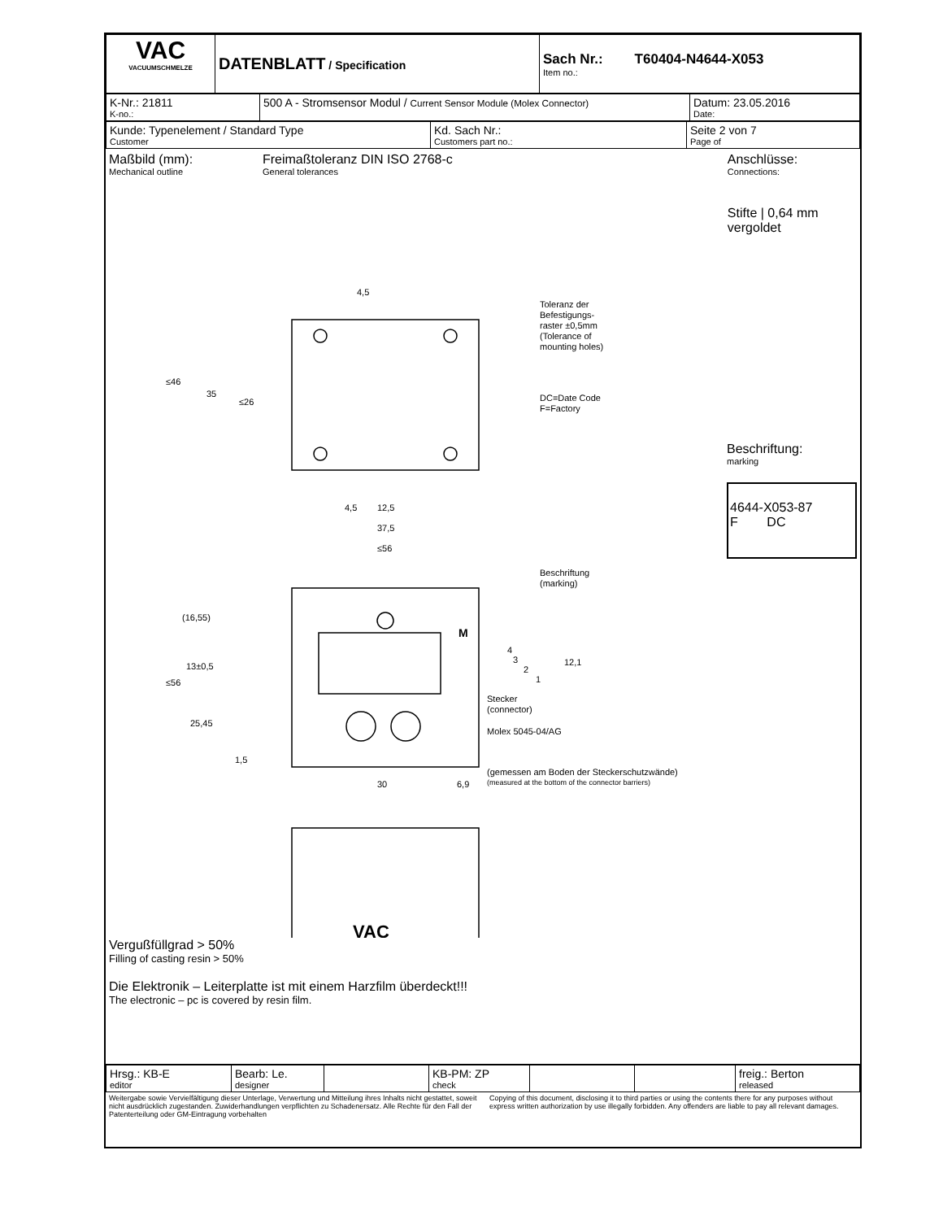| VAC VACUUMSCHMELZE | DATENBLATT / Specification | Sach Nr.: T60404-N4644-X053 Item no.: |
| K-Nr.: 21811 K-no.: | 500 A - Stromsensor Modul / Current Sensor Module (Molex Connector) | Datum: 23.05.2016 Date: |
| Kunde: Typenelement / Standard Type Customer | Kd. Sach Nr.: Customers part no.: | Seite 2 von 7 Page of |
Maßbild (mm):
Mechanical outline
Freimaßtoleranz DIN ISO 2768-c
General tolerances
Anschlüsse:
Connections:
Stifte | 0,64 mm vergoldet
4,5
≤46
35
≤26
4,5
12,5
37,5
≤56
Toleranz der
Befestigungs-
raster ±0,5mm
(Tolerance of
mounting holes)
DC=Date Code
F=Factory
Beschriftung
(marking)
M
(16,55)
13±0,5
≤56
25,45
1,5
4
3
2
1
12,1
Stecker
(connector)
Molex 5045-04/AG
(gemessen am Boden der Steckerschutzwände)
(measured at the bottom of the connector barriers)
30
6,9
VAC
Beschriftung:
marking
4644-X053-87
F DC
Vergußfüllgrad > 50%
Filling of casting resin > 50%
Die Elektronik – Leiterplatte ist mit einem Harzfilm überdeckt!!!
The electronic – pc is covered by resin film.
| Hrsg.: KB-E editor | Bearb: Le. designer | | KB-PM: ZP check | | | freig.: Berton released |
| Weitergabe sowie Vervielfältigung dieser Unterlage, Verwertung und Mitteilung ihres Inhalts nicht gestattet, soweit nicht ausdrücklich zugestanden. Zuwiderhandlungen verpflichten zu Schadenersatz. Alle Rechte für den Fall der Patenterteilung oder GM-Eintragung vorbehalten | Copying of this document, disclosing it to third parties or using the contents there for any purposes without express written authorization by use illegally forbidden. Any offenders are liable to pay all relevant damages. |